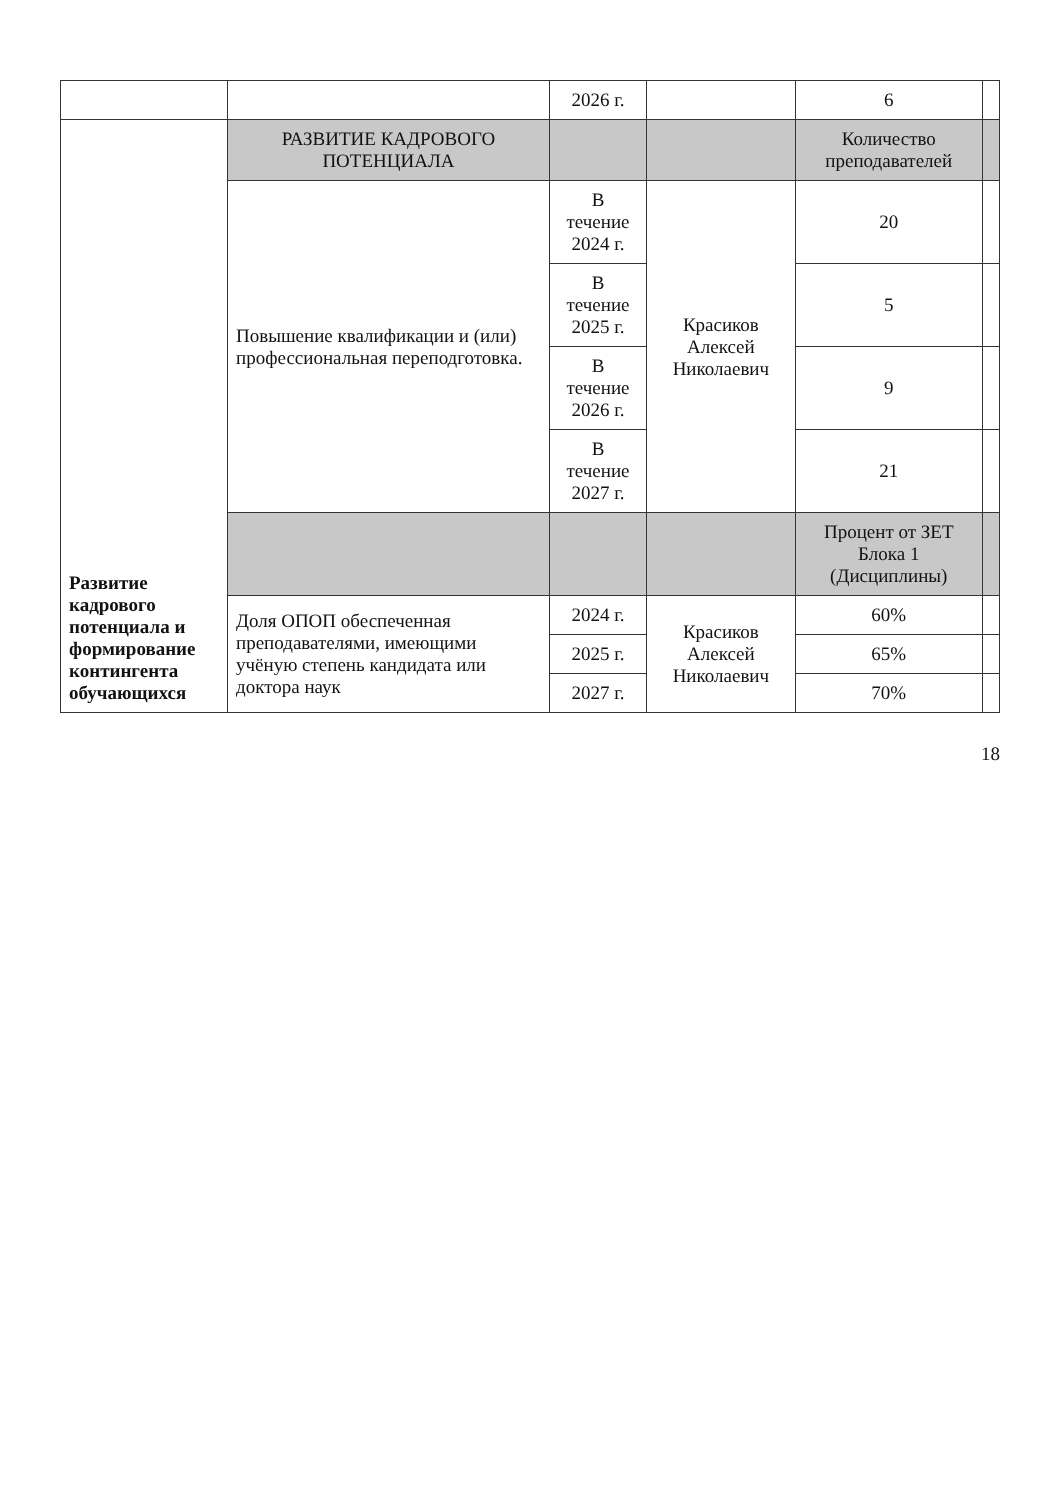| | | 2026 г. | | 6 | |
| Развитие кадрового потенциала и формирование контингента обучающихся | РАЗВИТИЕ КАДРОВОГО ПОТЕНЦИАЛА | | | Количество преподавателей | |
| | Повышение квалификации и (или) профессиональная переподготовка. | В течение 2024 г. | Красиков Алексей Николаевич | 20 | |
| | | В течение 2025 г. | | 5 | |
| | | В течение 2026 г. | | 9 | |
| | | В течение 2027 г. | | 21 | |
| | | | | Процент от ЗЕТ Блока 1 (Дисциплины) | |
| | Доля ОПОП обеспеченная преподавателями, имеющими учёную степень кандидата или доктора наук | 2024 г. | Красиков Алексей Николаевич | 60% | |
| | | 2025 г. | | 65% | |
| | | 2027 г. | | 70% | |
18